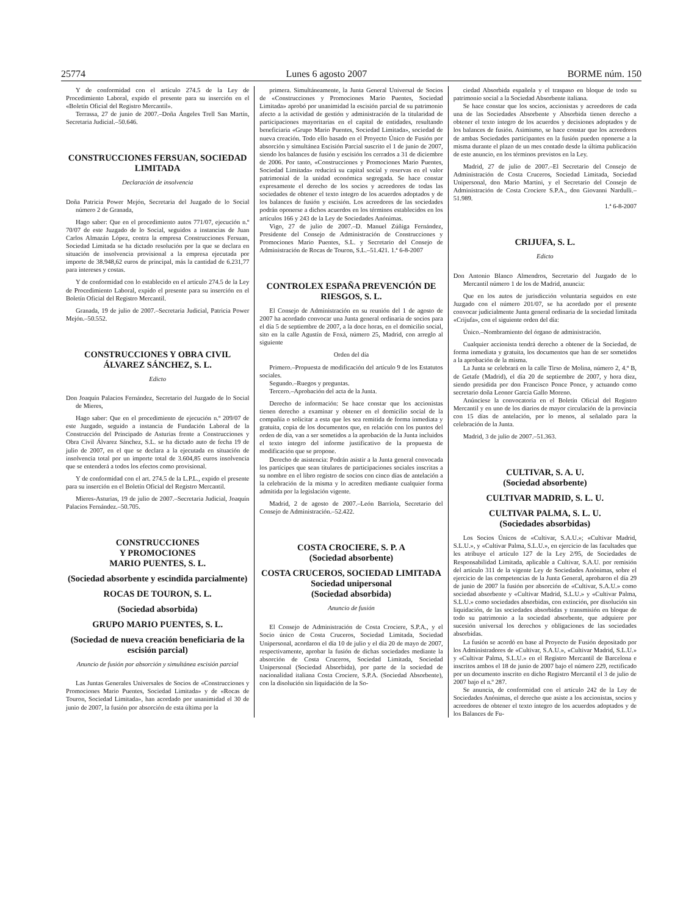25774 Lunes 6 agosto 2007 BORME núm. 150
Y de conformidad con el artículo 274.5 de la Ley de Procedimiento Laboral, expido el presente para su inserción en el «Boletín Oficial del Registro Mercantil».
Terrassa, 27 de junio de 2007.–Doña Ángeles Trell San Martín, Secretaria Judicial.–50.646.
CONSTRUCCIONES FERSUAN, SOCIEDAD LIMITADA
Declaración de insolvencia
Doña Patricia Power Mejón, Secretaria del Juzgado de lo Social número 2 de Granada,
Hago saber: Que en el procedimiento autos 771/07, ejecución n.º 70/07 de este Juzgado de lo Social, seguidos a instancias de Juan Carlos Almazán López, contra la empresa Construcciones Fersuan, Sociedad Limitada se ha dictado resolución por la que se declara en situación de insolvencia provisional a la empresa ejecutada por importe de 38.948,62 euros de principal, más la cantidad de 6.231,77 para intereses y costas.
Y de conformidad con lo establecido en el artículo 274.5 de la Ley de Procedimiento Laboral, expido el presente para su inserción en el Boletín Oficial del Registro Mercantil.
Granada, 19 de julio de 2007.–Secretaria Judicial, Patricia Power Mejón.–50.552.
CONSTRUCCIONES Y OBRA CIVIL ÁLVAREZ SÁNCHEZ, S. L.
Edicto
Don Joaquín Palacios Fernández, Secretario del Juzgado de lo Social de Mieres,
Hago saber: Que en el procedimiento de ejecución n.º 209/07 de este Juzgado, seguido a instancia de Fundación Laboral de la Construcción del Principado de Asturias frente a Construcciones y Obra Civil Álvarez Sánchez, S.L. se ha dictado auto de fecha 19 de julio de 2007, en el que se declara a la ejecutada en situación de insolvencia total por un importe total de 3.604,85 euros insolvencia que se entenderá a todos los efectos como provisional.
Y de conformidad con el art. 274.5 de la L.P.L., expido el presente para su inserción en el Boletín Oficial del Registro Mercantil.
Mieres-Asturias, 19 de julio de 2007.–Secretaria Judicial, Joaquín Palacios Fernández.–50.705.
CONSTRUCCIONES
Y PROMOCIONES
MARIO PUENTES, S. L.
(Sociedad absorbente y escindida parcialmente)
ROCAS DE TOURON, S. L.
(Sociedad absorbida)
GRUPO MARIO PUENTES, S. L.
(Sociedad de nueva creación beneficiaria de la escisión parcial)
Anuncio de fusión por absorción y simultánea escisión parcial
Las Juntas Generales Universales de Socios de «Construcciones y Promociones Mario Puentes, Sociedad Limitada» y de «Rocas de Touron, Sociedad Limitada», han acordado por unanimidad el 30 de junio de 2007, la fusión por absorción de esta última por la
primera. Simultáneamente, la Junta General Universal de Socios de «Construcciones y Promociones Mario Puentes, Sociedad Limitada» aprobó por unanimidad la escisión parcial de su patrimonio afecto a la actividad de gestión y administración de la titularidad de participaciones mayoritarias en el capital de entidades, resultando beneficiaria «Grupo Mario Puentes, Sociedad Limitada», sociedad de nueva creación. Todo ello basado en el Proyecto Único de Fusión por absorción y simultánea Escisión Parcial suscrito el 1 de junio de 2007, siendo los balances de fusión y escisión los cerrados a 31 de diciembre de 2006. Por tanto, «Construcciones y Promociones Mario Puentes, Sociedad Limitada» reducirá su capital social y reservas en el valor patrimonial de la unidad económica segregada. Se hace constar expresamente el derecho de los socios y acreedores de todas las sociedades de obtener el texto íntegro de los acuerdos adoptados y de los balances de fusión y escisión. Los acreedores de las sociedades podrán oponerse a dichos acuerdos en los términos establecidos en los artículos 166 y 243 de la Ley de Sociedades Anónimas.
Vigo, 27 de julio de 2007.–D. Manuel Zúñiga Fernández, Presidente del Consejo de Administración de Construcciones y Promociones Mario Puentes, S.L. y Secretario del Consejo de Administración de Rocas de Touron, S.L.–51.421. 1.ª 6-8-2007
CONTROLEX ESPAÑA PREVENCIÓN DE RIESGOS, S. L.
El Consejo de Administración en su reunión del 1 de agosto de 2007 ha acordado convocar una Junta general ordinaria de socios para el día 5 de septiembre de 2007, a la doce horas, en el domicilio social, sito en la calle Agustín de Foxá, número 25, Madrid, con arreglo al siguiente
Orden del día
Primero.–Propuesta de modificación del artículo 9 de los Estatutos sociales.
Segundo.–Ruegos y preguntas.
Tercero.–Aprobación del acta de la Junta.
Derecho de información: Se hace constar que los accionistas tienen derecho a examinar y obtener en el domicilio social de la compañía o solicitar a esta que les sea remitida de forma inmediata y gratuita, copia de los documentos que, en relación con los puntos del orden de día, van a ser sometidos a la aprobación de la Junta incluidos el texto íntegro del informe justificativo de la propuesta de modificación que se propone.
Derecho de asistencia: Podrán asistir a la Junta general convocada los partícipes que sean titulares de participaciones sociales inscritas a su nombre en el libro registro de socios con cinco días de antelación a la celebración de la misma y lo acrediten mediante cualquier forma admitida por la legislación vigente.
Madrid, 2 de agosto de 2007.–León Barriola, Secretario del Consejo de Administración.–52.422.
COSTA CROCIERE, S. P. A
(Sociedad absorbente)
COSTA CRUCEROS, SOCIEDAD LIMITADA
Sociedad unipersonal
(Sociedad absorbida)
Anuncio de fusión
El Consejo de Administración de Costa Crociere, S.P.A., y el Socio único de Costa Cruceros, Sociedad Limitada, Sociedad Unipersonal, acordaron el día 10 de julio y el día 20 de mayo de 2007, respectivamente, aprobar la fusión de dichas sociedades mediante la absorción de Costa Cruceros, Sociedad Limitada, Sociedad Unipersonal (Sociedad Absorbida), por parte de la sociedad de nacionalidad italiana Costa Crociere, S.P.A. (Sociedad Absorbente), con la disolución sin liquidación de la So-
ciedad Absorbida española y el traspaso en bloque de todo su patrimonio social a la Sociedad Absorbente italiana.
Se hace constar que los socios, accionistas y acreedores de cada una de las Sociedades Absorbente y Absorbida tienen derecho a obtener el texto íntegro de los acuerdos y decisiones adoptados y de los balances de fusión. Asimismo, se hace constar que los acreedores de ambas Sociedades participantes en la fusión pueden oponerse a la misma durante el plazo de un mes contado desde la última publicación de este anuncio, en los términos previstos en la Ley.
Madrid, 27 de julio de 2007.–El Secretario del Consejo de Administración de Costa Cruceros, Sociedad Limitada, Sociedad Unipersonal, don Mario Martini, y el Secretario del Consejo de Administración de Costa Crociere S.P.A., don Giovanni Nardulli.–51.989.
1.ª 6-8-2007
CRIJUFA, S. L.
Edicto
Don Antonio Blanco Almendros, Secretario del Juzgado de lo Mercantil número 1 de los de Madrid, anuncia:
Que en los autos de jurisdicción voluntaria seguidos en este Juzgado con el número 201/07, se ha acordado por el presente convocar judicialmente Junta general ordinaria de la sociedad limitada «Crijufa», con el siguiente orden del día:
Único.–Nombramiento del órgano de administración.
Cualquier accionista tendrá derecho a obtener de la Sociedad, de forma inmediata y gratuita, los documentos que han de ser sometidos a la aprobación de la misma.
La Junta se celebrará en la calle Tirso de Molina, número 2, 4.º B, de Getafe (Madrid), el día 20 de septiembre de 2007, y hora diez, siendo presidida por don Francisco Ponce Ponce, y actuando como secretario doña Leonor García Gallo Moreno.
Anúnciese la convocatoria en el Boletín Oficial del Registro Mercantil y en uno de los diarios de mayor circulación de la provincia con 15 días de antelación, por lo menos, al señalado para la celebración de la Junta.
Madrid, 3 de julio de 2007.–51.363.
CULTIVAR, S. A. U.
(Sociedad absorbente)
CULTIVAR MADRID, S. L. U.
CULTIVAR PALMA, S. L. U.
(Sociedades absorbidas)
Los Socios Únicos de «Cultivar, S.A.U.»; «Cultivar Madrid, S.L.U.», y «Cultivar Palma, S.L.U.», en ejercicio de las facultades que les atribuye el artículo 127 de la Ley 2/95, de Sociedades de Responsabilidad Limitada, aplicable a Cultivar, S.A.U. por remisión del artículo 311 de la vigente Ley de Sociedades Anónimas, sobre el ejercicio de las competencias de la Junta General, aprobaron el día 29 de junio de 2007 la fusión por absorción de «Cultivar, S.A.U.» como sociedad absorbente y «Cultivar Madrid, S.L.U.» y «Cultivar Palma, S.L.U.» como sociedades absorbidas, con extinción, por disolución sin liquidación, de las sociedades absorbidas y transmisión en bloque de todo su patrimonio a la sociedad absorbente, que adquiere por sucesión universal los derechos y obligaciones de las sociedades absorbidas.
La fusión se acordó en base al Proyecto de Fusión depositado por los Administradores de «Cultivar, S.A.U.», «Cultivar Madrid, S.L.U.» y «Cultivar Palma, S.L.U.» en el Registro Mercantil de Barcelona e inscritos ambos el 18 de junio de 2007 bajo el número 229, rectificado por un documento inscrito en dicho Registro Mercantil el 3 de julio de 2007 bajo el n.º 287.
Se anuncia, de conformidad con el artículo 242 de la Ley de Sociedades Anónimas, el derecho que asiste a los accionistas, socios y acreedores de obtener el texto íntegro de los acuerdos adoptados y de los Balances de Fu-